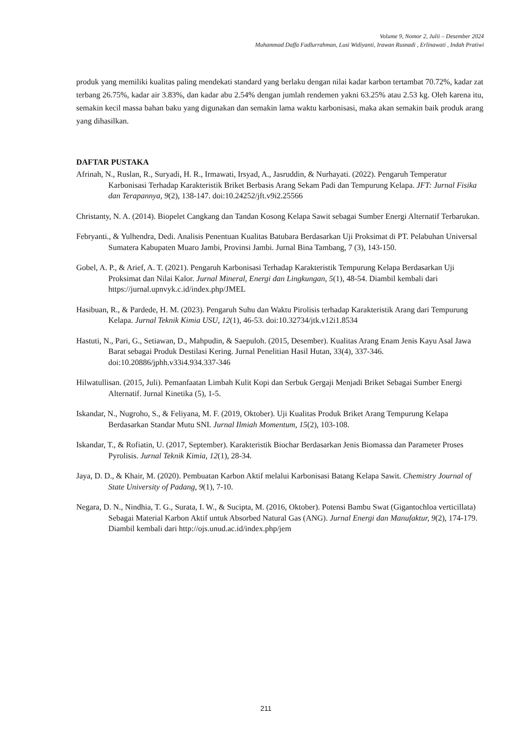Volume 9, Nomor 2, Julii – Desember 2024
Muhammad Daffa Fadlurrahman, Lusi Widiyanti, Irawan Rusnadi , Erlinawati , Indah Pratiwi
produk yang memiliki kualitas paling mendekati standard yang berlaku dengan nilai kadar karbon tertambat 70.72%, kadar zat terbang 26.75%, kadar air 3.83%, dan kadar abu 2.54% dengan jumlah rendemen yakni 63.25% atau 2.53 kg. Oleh karena itu, semakin kecil massa bahan baku yang digunakan dan semakin lama waktu karbonisasi, maka akan semakin baik produk arang yang dihasilkan.
DAFTAR PUSTAKA
Afrinah, N., Ruslan, R., Suryadi, H. R., Irmawati, Irsyad, A., Jasruddin, & Nurhayati. (2022). Pengaruh Temperatur Karbonisasi Terhadap Karakteristik Briket Berbasis Arang Sekam Padi dan Tempurung Kelapa. JFT: Jurnal Fisika dan Terapannya, 9(2), 138-147. doi:10.24252/jft.v9i2.25566
Christanty, N. A. (2014). Biopelet Cangkang dan Tandan Kosong Kelapa Sawit sebagai Sumber Energi Alternatif Terbarukan.
Febryanti., & Yulhendra, Dedi. Analisis Penentuan Kualitas Batubara Berdasarkan Uji Proksimat di PT. Pelabuhan Universal Sumatera Kabupaten Muaro Jambi, Provinsi Jambi. Jurnal Bina Tambang, 7 (3), 143-150.
Gobel, A. P., & Arief, A. T. (2021). Pengaruh Karbonisasi Terhadap Karakteristik Tempurung Kelapa Berdasarkan Uji Proksimat dan Nilai Kalor. Jurnal Mineral, Energi dan Lingkungan, 5(1), 48-54. Diambil kembali dari https://jurnal.upnvyk.c.id/index.php/JMEL
Hasibuan, R., & Pardede, H. M. (2023). Pengaruh Suhu dan Waktu Pirolisis terhadap Karakteristik Arang dari Tempurung Kelapa. Jurnal Teknik Kimia USU, 12(1), 46-53. doi:10.32734/jtk.v12i1.8534
Hastuti, N., Pari, G., Setiawan, D., Mahpudin, & Saepuloh. (2015, Desember). Kualitas Arang Enam Jenis Kayu Asal Jawa Barat sebagai Produk Destilasi Kering. Jurnal Penelitian Hasil Hutan, 33(4), 337-346. doi:10.20886/jphh.v33i4.934.337-346
Hilwatullisan. (2015, Juli). Pemanfaatan Limbah Kulit Kopi dan Serbuk Gergaji Menjadi Briket Sebagai Sumber Energi Alternatif. Jurnal Kinetika (5), 1-5.
Iskandar, N., Nugroho, S., & Feliyana, M. F. (2019, Oktober). Uji Kualitas Produk Briket Arang Tempurung Kelapa Berdasarkan Standar Mutu SNI. Jurnal Ilmiah Momentum, 15(2), 103-108.
Iskandar, T., & Rofiatin, U. (2017, September). Karakteristik Biochar Berdasarkan Jenis Biomassa dan Parameter Proses Pyrolisis. Jurnal Teknik Kimia, 12(1), 28-34.
Jaya, D. D., & Khair, M. (2020). Pembuatan Karbon Aktif melalui Karbonisasi Batang Kelapa Sawit. Chemistry Journal of State University of Padang, 9(1), 7-10.
Negara, D. N., Nindhia, T. G., Surata, I. W., & Sucipta, M. (2016, Oktober). Potensi Bambu Swat (Gigantochloa verticillata) Sebagai Material Karbon Aktif untuk Absorbed Natural Gas (ANG). Jurnal Energi dan Manufaktur, 9(2), 174-179. Diambil kembali dari http://ojs.unud.ac.id/index.php/jem
211